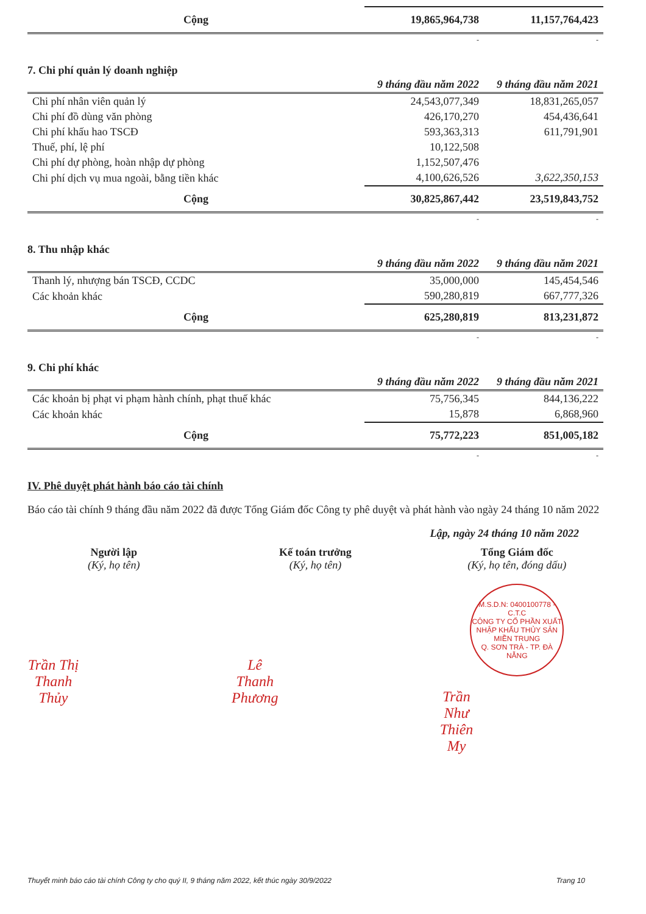| Cộng | 19,865,964,738 | 11,157,764,423 |
| | - | - |
7. Chi phí quản lý doanh nghiệp
| | 9 tháng đầu năm 2022 | 9 tháng đầu năm 2021 |
| --- | --- | --- |
| Chi phí nhân viên quản lý | 24,543,077,349 | 18,831,265,057 |
| Chi phí đồ dùng văn phòng | 426,170,270 | 454,436,641 |
| Chi phí khấu hao TSCĐ | 593,363,313 | 611,791,901 |
| Thuế, phí, lệ phí | 10,122,508 | |
| Chi phí dự phòng, hoàn nhập dự phòng | 1,152,507,476 | |
| Chi phí dịch vụ mua ngoài, bằng tiền khác | 4,100,626,526 | 3,622,350,153 |
| Cộng | 30,825,867,442 | 23,519,843,752 |
| | - | - |
8. Thu nhập khác
| | 9 tháng đầu năm 2022 | 9 tháng đầu năm 2021 |
| --- | --- | --- |
| Thanh lý, nhượng bán TSCĐ, CCDC | 35,000,000 | 145,454,546 |
| Các khoản khác | 590,280,819 | 667,777,326 |
| Cộng | 625,280,819 | 813,231,872 |
| | - | - |
9. Chi phí khác
| | 9 tháng đầu năm 2022 | 9 tháng đầu năm 2021 |
| --- | --- | --- |
| Các khoản bị phạt vi phạm hành chính, phạt thuế khác | 75,756,345 | 844,136,222 |
| Các khoản khác | 15,878 | 6,868,960 |
| Cộng | 75,772,223 | 851,005,182 |
| | - | - |
IV. Phê duyệt phát hành báo cáo tài chính
Báo cáo tài chính 9 tháng đầu năm 2022 đã được Tổng Giám đốc Công ty phê duyệt và phát hành vào ngày 24 tháng 10 năm 2022
Lập, ngày 24 tháng 10 năm 2022
Người lập
(Ký, họ tên)
Trần Thị Thanh Thủy
Kế toán trưởng
(Ký, họ tên)
Lê Thanh Phương
Tổng Giám đốc
(Ký, họ tên, đóng dấu)
M.S.D.N: 0400100778 - C.T.C
CÔNG TY CỔ PHẦN XUẤT NHẬP KHẨU THỦY SẢN MIỀN TRUNG
Q. SƠN TRÀ - TP. ĐÀ NẴNG
Trần Như Thiên My
Thuyết minh báo cáo tài chính Công ty cho quý II, 9 tháng năm 2022, kết thúc ngày 30/9/2022 Trang 10